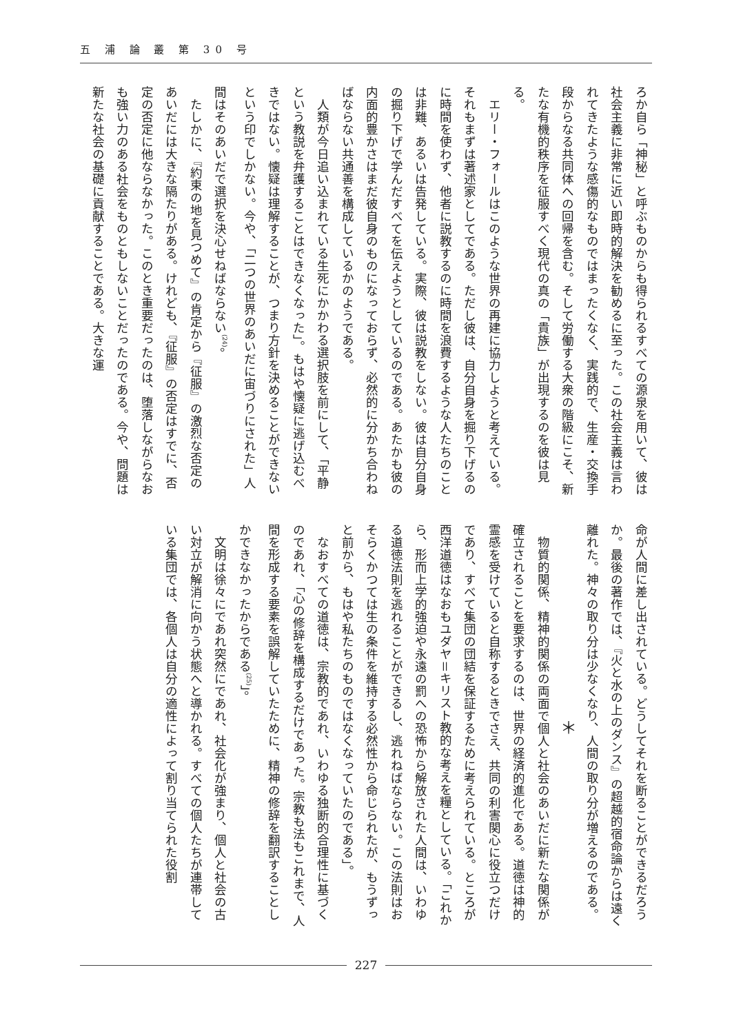五 浦 論 叢 第 30 号
ろか自ら「神秘」と呼ぶものからも得られるすべての源泉を用いて、彼は社会主義に非常に近い即時的解決を勧めるに至った。この社会主義は言われてきたような感傷的なものではまったくなく、実践的で、生産・交換手段からなる共同体への回帰を含む。そして労働する大衆の階級にこそ、新たな有機的秩序を征服すべく現代の真の「貴族」が出現するのを彼は見る。
エリー・フォールはこのような世界の再建に協力しようと考えている。それもまずは著述家としてである。ただし彼は、自分自身を掘り下げるのに時間を使わず、他者に説教するのに時間を浪費するような人たちのことは非難、あるいは告発している。実際、彼は説教をしない。彼は自分自身の掘り下げで学んだすべてを伝えようとしているのである。あたかも彼の内面的豊かさはまだ彼自身のものになっておらず、必然的に分かち合わねばならない共通善を構成しているかのようである。
人類が今日追い込まれている生死にかかわる選択肢を前にして、「平静という教説を弁護することはできなくなった」。もはや懐疑に逃げ込むべきではない。懐疑は理解することが、つまり方針を決めることができないという印でしかない。今や、「二つの世界のあいだに宙づりにされた」人間はそのあいだで選択を決心せねばならない<sup>(24)</sup>。
たしかに、『約束の地を見つめて』の肯定から『征服』の激烈な否定のあいだには大きな隔たりがある。けれども、『征服』の否定はすでに、否定の否定に他ならなかった。このとき重要だったのは、堕落しながらなおも強い力のある社会をものともしないことだったのである。今や、問題は新たな社会の基礎に貢献することである。大きな運
命が人間に差し出されている。どうしてそれを断ることができるだろうか。最後の著作では、『火と水の上のダンス』の超越的宿命論からは遠く離れた。神々の取り分は少なくなり、人間の取り分が増えるのである。
＊
物質的関係、精神的関係の両面で個人と社会のあいだに新たな関係が確立されることを要求するのは、世界の経済的進化である。道徳は神的霊感を受けていると自称するときでさえ、共同の利害関心に役立つだけであり、すべて集団の団結を保証するために考えられている。ところが西洋道徳はなおもユダヤ＝キリスト教的な考えを糧としている。「これから、形而上学的強迫や永遠の罰への恐怖から解放された人間は、いわゆる道徳法則を逃れることができるし、逃れねばならない。この法則はおそらくかつては生の条件を維持する必然性から命じられたが、もうずっと前から、もはや私たちのものではなくなっていたのである」。
なおすべての道徳は、宗教的であれ、いわゆる独断的合理性に基づくのであれ、「心の修辞を構成するだけであった。宗教も法もこれまで、人間を形成する要素を誤解していたために、精神の修辞を翻訳することしかできなかったからである<sup>(25)</sup>」。
文明は徐々にであれ突然にであれ、社会化が強まり、個人と社会の古い対立が解消に向かう状態へと導かれる。すべての個人たちが連帯している集団では、各個人は自分の適性によって割り当てられた役割
227